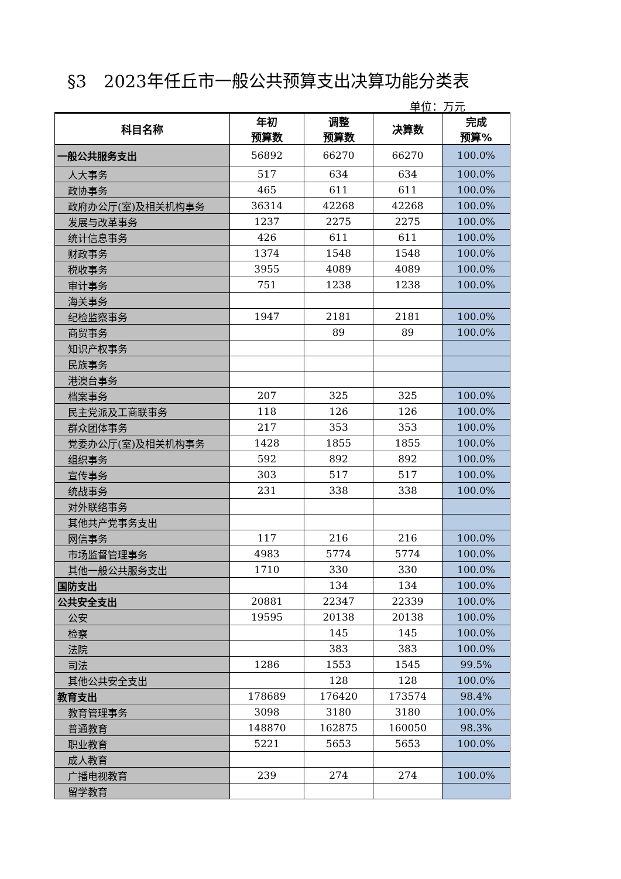§3　2023年任丘市一般公共预算支出决算功能分类表
单位：万元
| 科目名称 | 年初 预算数 | 调整 预算数 | 决算数 | 完成 预算% |
| --- | --- | --- | --- | --- |
| 一般公共服务支出 | 56892 | 66270 | 66270 | 100.0% |
| 人大事务 | 517 | 634 | 634 | 100.0% |
| 政协事务 | 465 | 611 | 611 | 100.0% |
| 政府办公厅(室)及相关机构事务 | 36314 | 42268 | 42268 | 100.0% |
| 发展与改革事务 | 1237 | 2275 | 2275 | 100.0% |
| 统计信息事务 | 426 | 611 | 611 | 100.0% |
| 财政事务 | 1374 | 1548 | 1548 | 100.0% |
| 税收事务 | 3955 | 4089 | 4089 | 100.0% |
| 审计事务 | 751 | 1238 | 1238 | 100.0% |
| 海关事务 | | | | |
| 纪检监察事务 | 1947 | 2181 | 2181 | 100.0% |
| 商贸事务 | | 89 | 89 | 100.0% |
| 知识产权事务 | | | | |
| 民族事务 | | | | |
| 港澳台事务 | | | | |
| 档案事务 | 207 | 325 | 325 | 100.0% |
| 民主党派及工商联事务 | 118 | 126 | 126 | 100.0% |
| 群众团体事务 | 217 | 353 | 353 | 100.0% |
| 党委办公厅(室)及相关机构事务 | 1428 | 1855 | 1855 | 100.0% |
| 组织事务 | 592 | 892 | 892 | 100.0% |
| 宣传事务 | 303 | 517 | 517 | 100.0% |
| 统战事务 | 231 | 338 | 338 | 100.0% |
| 对外联络事务 | | | | |
| 其他共产党事务支出 | | | | |
| 网信事务 | 117 | 216 | 216 | 100.0% |
| 市场监督管理事务 | 4983 | 5774 | 5774 | 100.0% |
| 其他一般公共服务支出 | 1710 | 330 | 330 | 100.0% |
| 国防支出 | | 134 | 134 | 100.0% |
| 公共安全支出 | 20881 | 22347 | 22339 | 100.0% |
| 公安 | 19595 | 20138 | 20138 | 100.0% |
| 检察 | | 145 | 145 | 100.0% |
| 法院 | | 383 | 383 | 100.0% |
| 司法 | 1286 | 1553 | 1545 | 99.5% |
| 其他公共安全支出 | | 128 | 128 | 100.0% |
| 教育支出 | 178689 | 176420 | 173574 | 98.4% |
| 教育管理事务 | 3098 | 3180 | 3180 | 100.0% |
| 普通教育 | 148870 | 162875 | 160050 | 98.3% |
| 职业教育 | 5221 | 5653 | 5653 | 100.0% |
| 成人教育 | | | | |
| 广播电视教育 | 239 | 274 | 274 | 100.0% |
| 留学教育 | | | | |